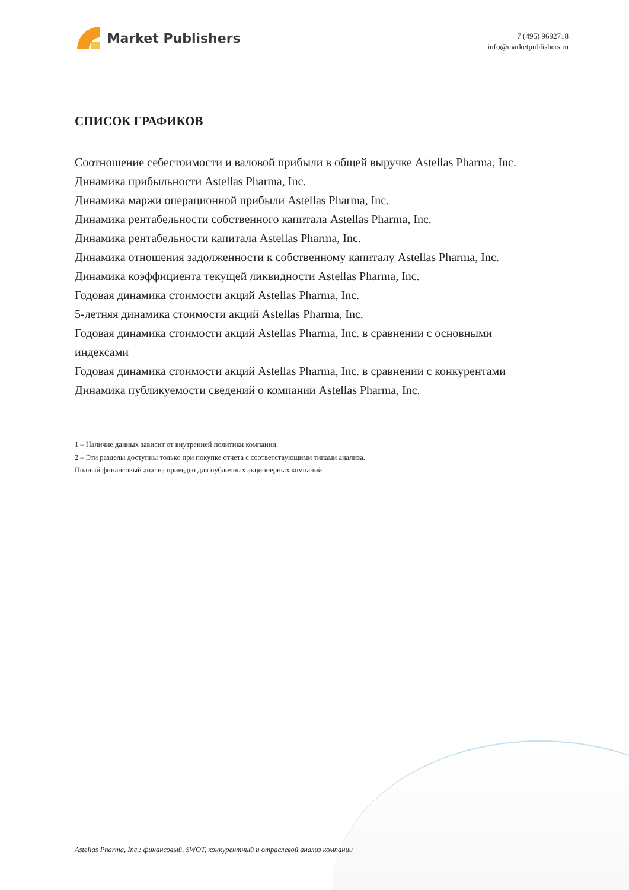Market Publishers
+7 (495) 9692718
info@marketpublishers.ru
СПИСОК ГРАФИКОВ
Соотношение себестоимости и валовой прибыли в общей выручке Astellas Pharma, Inc.
Динамика прибыльности Astellas Pharma, Inc.
Динамика маржи операционной прибыли Astellas Pharma, Inc.
Динамика рентабельности собственного капитала Astellas Pharma, Inc.
Динамика рентабельности капитала Astellas Pharma, Inc.
Динамика отношения задолженности к собственному капиталу Astellas Pharma, Inc.
Динамика коэффициента текущей ликвидности Astellas Pharma, Inc.
Годовая динамика стоимости акций Astellas Pharma, Inc.
5-летняя динамика стоимости акций Astellas Pharma, Inc.
Годовая динамика стоимости акций Astellas Pharma, Inc. в сравнении с основными индексами
Годовая динамика стоимости акций Astellas Pharma, Inc. в сравнении с конкурентами
Динамика публикуемости сведений о компании Astellas Pharma, Inc.
1 – Наличие данных зависит от внутренней политики компании.
2 – Эти разделы доступны только при покупке отчета с соответствующими типами анализа.
Полный финансовый анализ приведен для публичных акционерных компаний.
Astellas Pharma, Inc.: финансовый, SWOT, конкурентный и отраслевой анализ компании